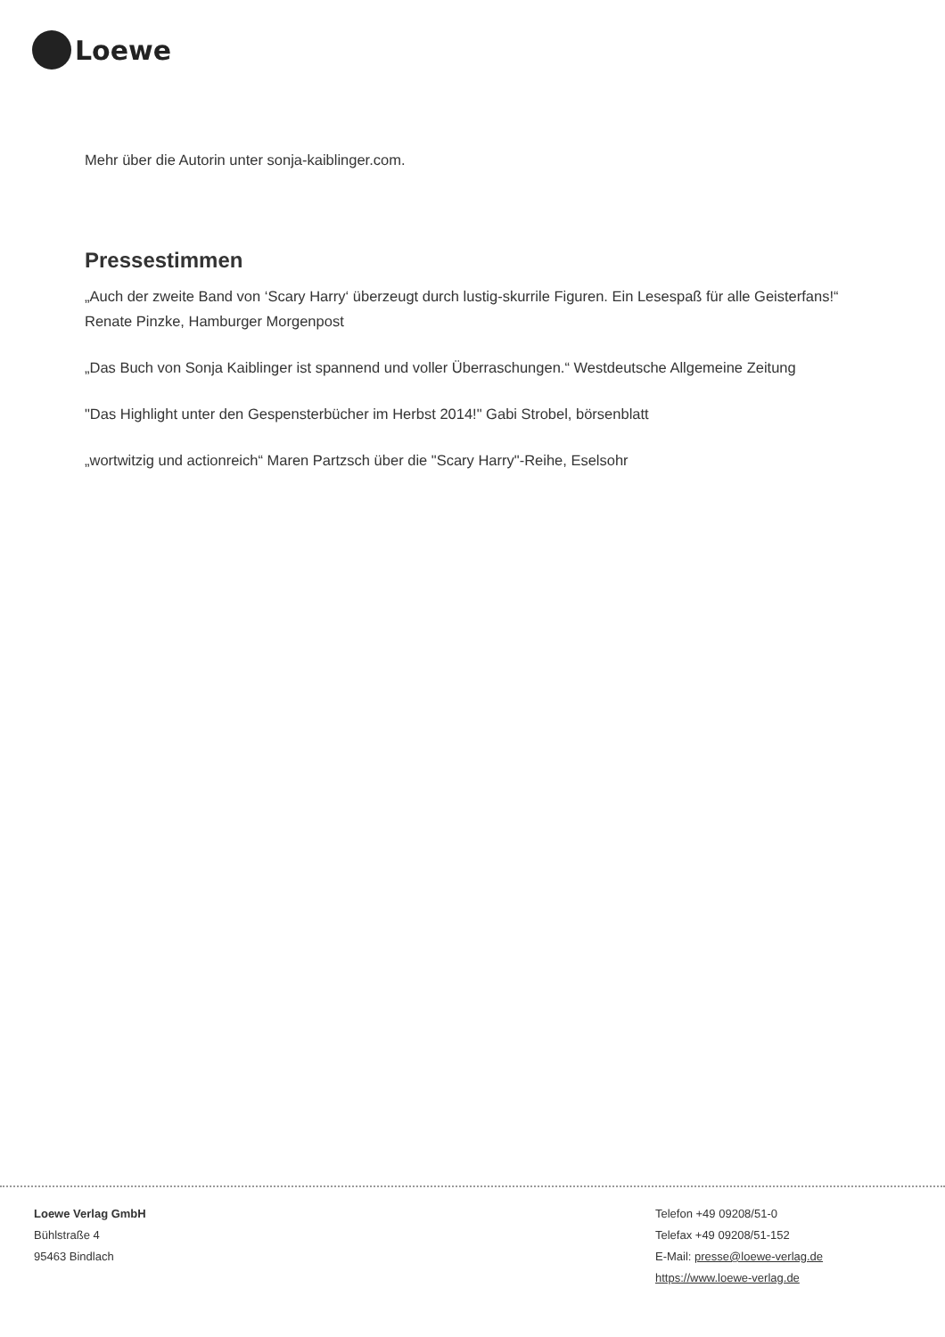Loewe
Mehr über die Autorin unter sonja-kaiblinger.com.
Pressestimmen
„Auch der zweite Band von ‘Scary Harry‘ überzeugt durch lustig-skurrile Figuren. Ein Lesespaß für alle Geisterfans!“ Renate Pinzke, Hamburger Morgenpost
„Das Buch von Sonja Kaiblinger ist spannend und voller Überraschungen.“ Westdeutsche Allgemeine Zeitung
"Das Highlight unter den Gespensterbücher im Herbst 2014!" Gabi Strobel, börsenblatt
„wortwitzig und actionreich“ Maren Partzsch über die "Scary Harry"-Reihe, Eselsohr
Loewe Verlag GmbH
Bühlstraße 4
95463 Bindlach
Telefon +49 09208/51-0
Telefax +49 09208/51-152
E-Mail: presse@loewe-verlag.de
https://www.loewe-verlag.de